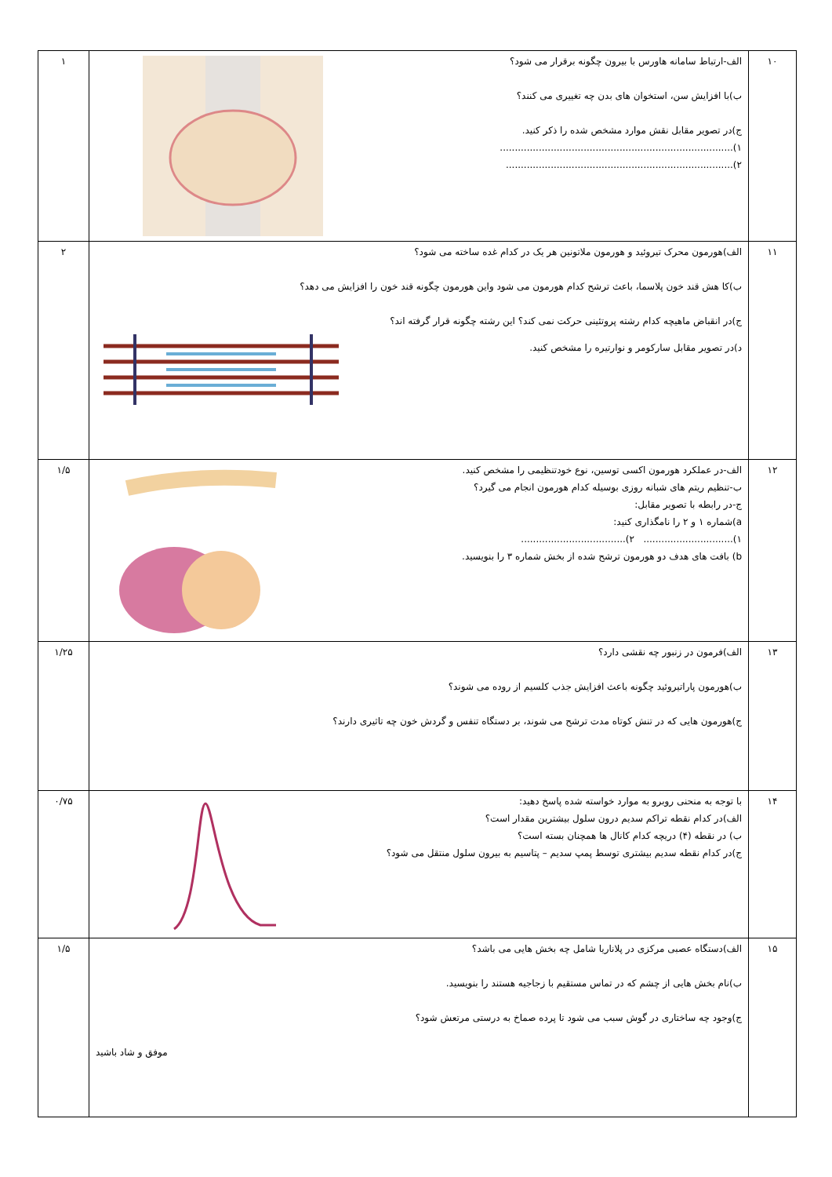| ۱۰ | الف-ارتباط سامانه هاورس با بیرون چگونه برقرار می شود؟ ب)با افزایش سن، استخوان های بدن چه تغییری می کنند؟ ج)در تصویر مقابل نقش موارد مشخص شده را ذکر کنید. ۱).............................................................................. ۲)............................................................................ | ۱ |
| ۱۱ | الف)هورمون محرک تیروئید و هورمون ملاتونین هر یک در کدام غده ساخته می شود؟ ب)کا هش قند خون پلاسما، باعث ترشح کدام هورمون می شود واین هورمون چگونه قند خون را افزایش می دهد؟ ج)در انقباض ماهیچه کدام رشته پروتئینی حرکت نمی کند؟ این رشته چگونه قرار گرفته اند؟ د)در تصویر مقابل سارکومر و نوارتیره را مشخص کنید. | ۲ |
| ۱۲ | الف-در عملکرد هورمون اکسی توسین، نوع خودتنظیمی را مشخص کنید. ب-تنظیم ریتم های شبانه روزی بوسیله کدام هورمون انجام می گیرد؟ ج-در رابطه با تصویر مقابل: a)شماره ۱ و ۲ را نامگذاری کنید: ۱).............................. ۲)................................... b) بافت های هدف دو هورمون ترشح شده از بخش شماره ۳ را بنویسید. | ۱/۵ |
| ۱۳ | الف)فرمون در زنبور چه نقشی دارد؟ ب)هورمون پاراتیروئید چگونه باعث افزایش جذب کلسیم از روده می شوند؟ ج)هورمون هایی که در تنش کوتاه مدت ترشح می شوند، بر دستگاه تنفس و گردش خون چه تاثیری دارند؟ | ۱/۲۵ |
| ۱۴ | با توجه به منحنی روبرو به موارد خواسته شده پاسخ دهید: الف)در کدام نقطه تراکم سدیم درون سلول بیشترین مقدار است؟ ب) در نقطه (۴) دریچه کدام کانال ها همچنان بسته است؟ ج)در کدام نقطه سدیم بیشتری توسط پمپ سدیم – پتاسیم به بیرون سلول منتقل می شود؟ | ۰/۷۵ |
| ۱۵ | الف)دستگاه عصبی مرکزی در پلاناریا شامل چه بخش هایی می باشد؟ ب)نام بخش هایی از چشم که در تماس مستقیم با زجاجیه هستند را بنویسید. ج)وجود چه ساختاری در گوش سبب می شود تا پرده صماخ به درستی مرتعش شود؟ موفق و شاد باشید | ۱/۵ |